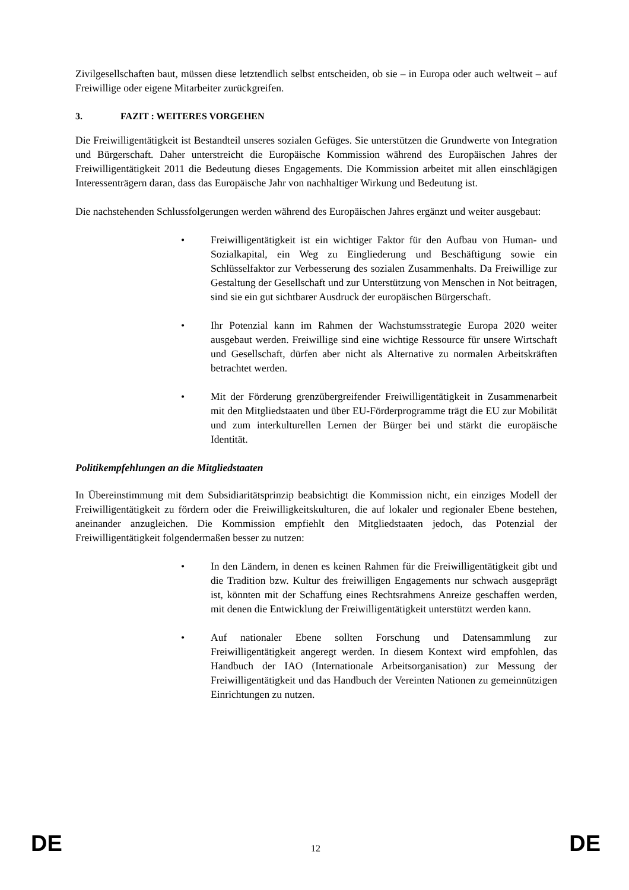Zivilgesellschaften baut, müssen diese letztendlich selbst entscheiden, ob sie – in Europa oder auch weltweit – auf Freiwillige oder eigene Mitarbeiter zurückgreifen.
3. FAZIT : WEITERES VORGEHEN
Die Freiwilligentätigkeit ist Bestandteil unseres sozialen Gefüges. Sie unterstützen die Grundwerte von Integration und Bürgerschaft. Daher unterstreicht die Europäische Kommission während des Europäischen Jahres der Freiwilligentätigkeit 2011 die Bedeutung dieses Engagements. Die Kommission arbeitet mit allen einschlägigen Interessenträgern daran, dass das Europäische Jahr von nachhaltiger Wirkung und Bedeutung ist.
Die nachstehenden Schlussfolgerungen werden während des Europäischen Jahres ergänzt und weiter ausgebaut:
• Freiwilligentätigkeit ist ein wichtiger Faktor für den Aufbau von Human- und Sozialkapital, ein Weg zu Eingliederung und Beschäftigung sowie ein Schlüsselfaktor zur Verbesserung des sozialen Zusammenhalts. Da Freiwillige zur Gestaltung der Gesellschaft und zur Unterstützung von Menschen in Not beitragen, sind sie ein gut sichtbarer Ausdruck der europäischen Bürgerschaft.
• Ihr Potenzial kann im Rahmen der Wachstumsstrategie Europa 2020 weiter ausgebaut werden. Freiwillige sind eine wichtige Ressource für unsere Wirtschaft und Gesellschaft, dürfen aber nicht als Alternative zu normalen Arbeitskräften betrachtet werden.
• Mit der Förderung grenzübergreifender Freiwilligentätigkeit in Zusammenarbeit mit den Mitgliedstaaten und über EU-Förderprogramme trägt die EU zur Mobilität und zum interkulturellen Lernen der Bürger bei und stärkt die europäische Identität.
Politikempfehlungen an die Mitgliedstaaten
In Übereinstimmung mit dem Subsidiaritätsprinzip beabsichtigt die Kommission nicht, ein einziges Modell der Freiwilligentätigkeit zu fördern oder die Freiwilligkeitskulturen, die auf lokaler und regionaler Ebene bestehen, aneinander anzugleichen. Die Kommission empfiehlt den Mitgliedstaaten jedoch, das Potenzial der Freiwilligentätigkeit folgendermaßen besser zu nutzen:
• In den Ländern, in denen es keinen Rahmen für die Freiwilligentätigkeit gibt und die Tradition bzw. Kultur des freiwilligen Engagements nur schwach ausgeprägt ist, könnten mit der Schaffung eines Rechtsrahmens Anreize geschaffen werden, mit denen die Entwicklung der Freiwilligentätigkeit unterstützt werden kann.
• Auf nationaler Ebene sollten Forschung und Datensammlung zur Freiwilligentätigkeit angeregt werden. In diesem Kontext wird empfohlen, das Handbuch der IAO (Internationale Arbeitsorganisation) zur Messung der Freiwilligentätigkeit und das Handbuch der Vereinten Nationen zu gemeinnützigen Einrichtungen zu nutzen.
DE 12 DE